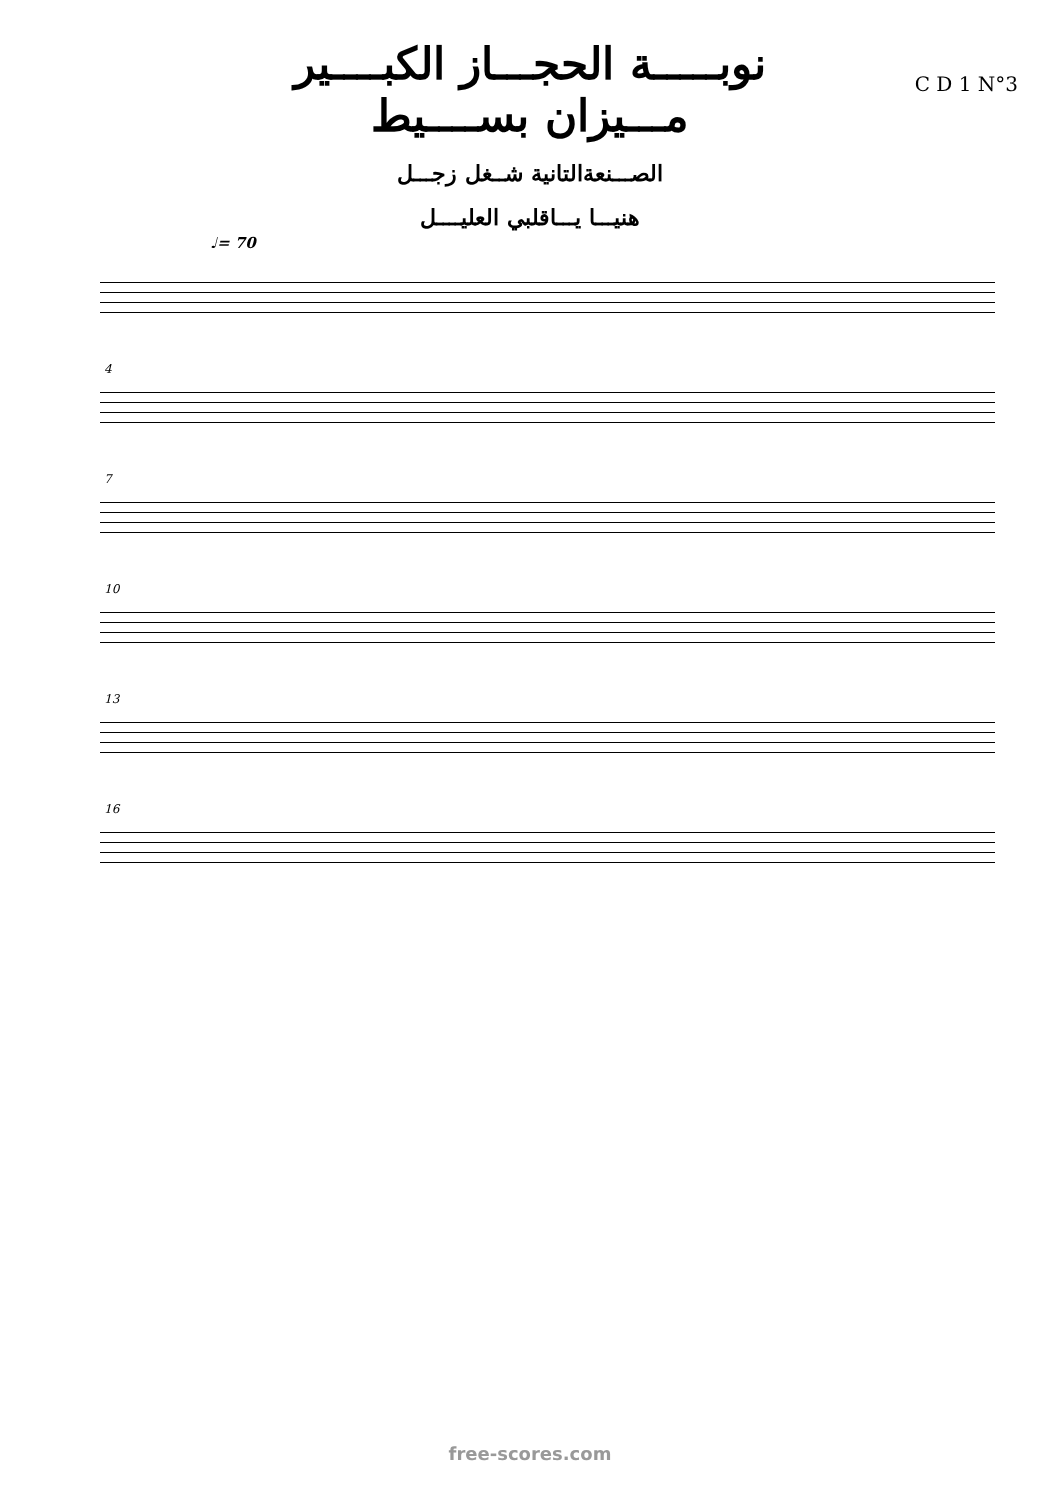نوبـــــة الحجـــاز الكبــــير
مـــيزان بســــيط
الصـــنعةالتانية شــغل زجـــل
هنيـــا يـــاقلبي العليــــل
C D 1 N°3
♩= 70
4
7
10
13
16
free-scores.com